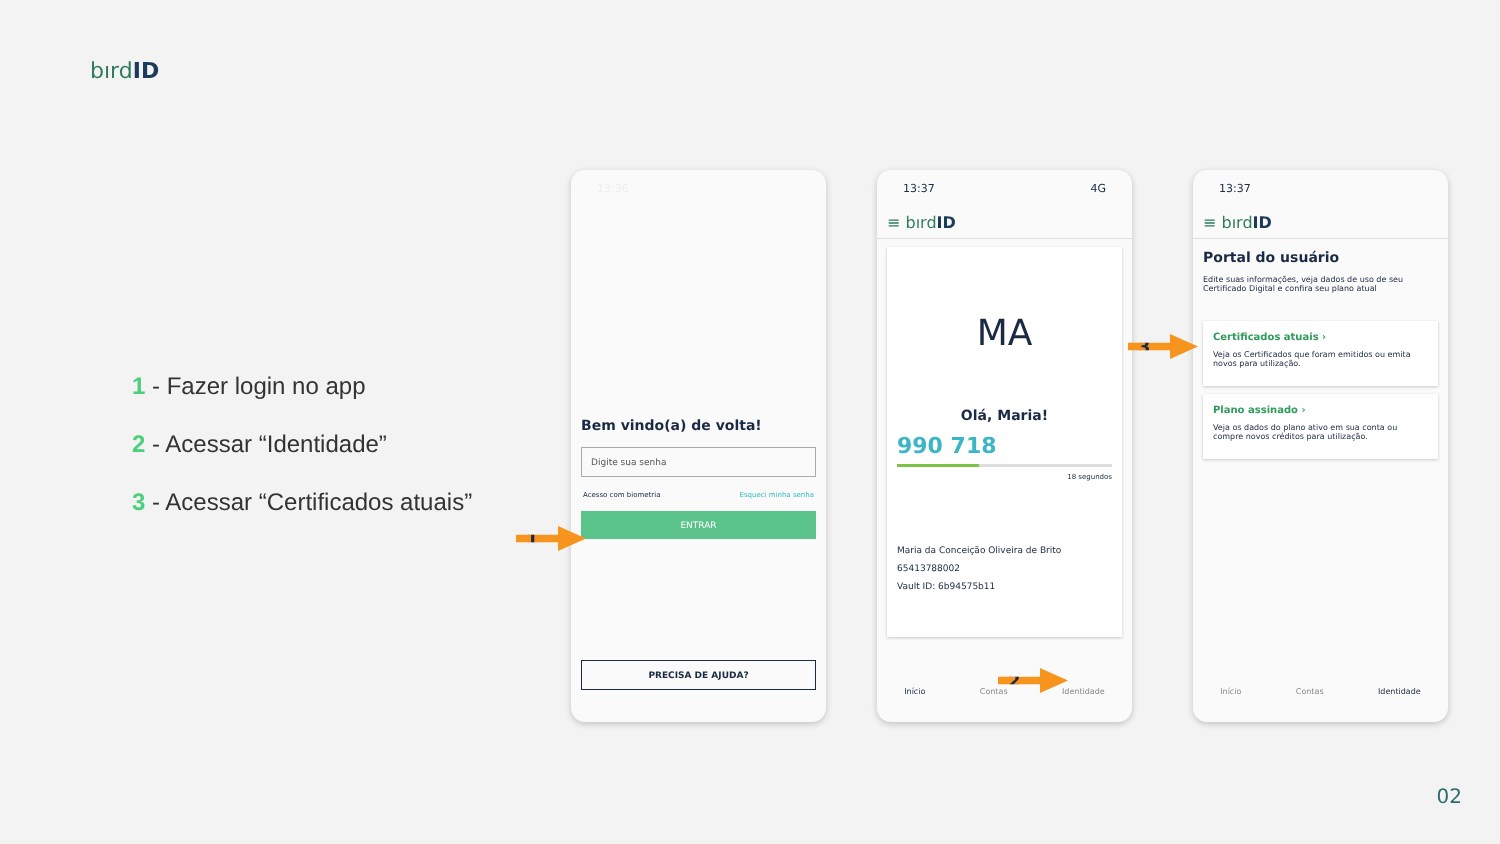bırdID
1 - Fazer login no app
2 - Acessar “Identidade”
3 - Acessar “Certificados atuais”
13:36
Bem vindo(a) de volta!
Digite sua senha
Acesso com biometria Esqueci minha senha
ENTRAR
PRECISA DE AJUDA?
13:37 4G
≡ bırdID
MA
Olá, Maria!
990 718
18 segundos
Maria da Conceição Oliveira de Brito
65413788002
Vault ID: 6b94575b11
Início Contas Identidade
13:37
≡ bırdID
Portal do usuário
Edite suas informações, veja dados de uso de seu Certificado Digital e confira seu plano atual
Certificados atuais ›
Veja os Certificados que foram emitidos ou emita novos para utilização.
Plano assinado ›
Veja os dados do plano ativo em sua conta ou compre novos créditos para utilização.
Início Contas Identidade
1
2
3
02